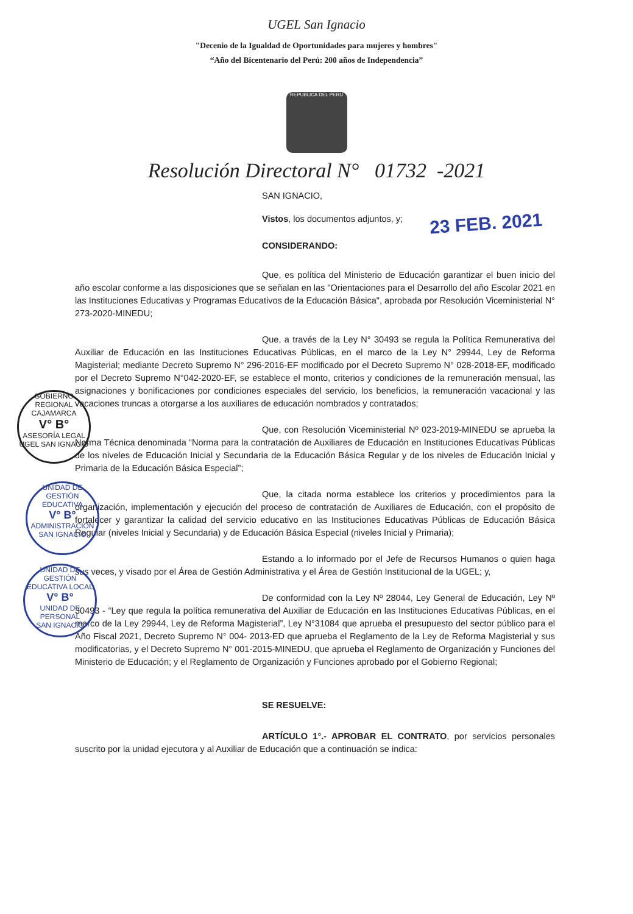UGEL San Ignacio
"Decenio de la Igualdad de Oportunidades para mujeres y hombres"
“Año del Bicentenario del Perú: 200 años de Independencia”
REPUBLICA DEL PERU
Resolución Directoral N° 01732 -2021
SAN IGNACIO,
Vistos, los documentos adjuntos, y;
23 FEB. 2021
CONSIDERANDO:
Que, es política del Ministerio de Educación garantizar el buen inicio del año escolar conforme a las disposiciones que se señalan en las "Orientaciones para el Desarrollo del año Escolar 2021 en las Instituciones Educativas y Programas Educativos de la Educación Básica", aprobada por Resolución Viceministerial N° 273-2020-MINEDU;
Que, a través de la Ley N° 30493 se regula la Política Remunerativa del Auxiliar de Educación en las Instituciones Educativas Públicas, en el marco de la Ley N° 29944, Ley de Reforma Magisterial; mediante Decreto Supremo N° 296-2016-EF modificado por el Decreto Supremo N° 028-2018-EF, modificado por el Decreto Supremo N°042-2020-EF, se establece el monto, criterios y condiciones de la remuneración mensual, las asignaciones y bonificaciones por condiciones especiales del servicio, los beneficios, la remuneración vacacional y las vacaciones truncas a otorgarse a los auxiliares de educación nombrados y contratados;
Que, con Resolución Viceministerial Nº 023-2019-MINEDU se aprueba la Norma Técnica denominada “Norma para la contratación de Auxiliares de Educación en Instituciones Educativas Públicas de los niveles de Educación Inicial y Secundaria de la Educación Básica Regular y de los niveles de Educación Inicial y Primaria de la Educación Básica Especial”;
Que, la citada norma establece los criterios y procedimientos para la organización, implementación y ejecución del proceso de contratación de Auxiliares de Educación, con el propósito de fortalecer y garantizar la calidad del servicio educativo en las Instituciones Educativas Públicas de Educación Básica Regular (niveles Inicial y Secundaria) y de Educación Básica Especial (niveles Inicial y Primaria);
Estando a lo informado por el Jefe de Recursos Humanos o quien haga sus veces, y visado por el Área de Gestión Administrativa y el Área de Gestión Institucional de la UGEL; y,
De conformidad con la Ley Nº 28044, Ley General de Educación, Ley Nº 30493 - “Ley que regula la política remunerativa del Auxiliar de Educación en las Instituciones Educativas Públicas, en el marco de la Ley 29944, Ley de Reforma Magisterial”, Ley N°31084 que aprueba el presupuesto del sector público para el Año Fiscal 2021, Decreto Supremo N° 004- 2013-ED que aprueba el Reglamento de la Ley de Reforma Magisterial y sus modificatorias, y el Decreto Supremo N° 001-2015-MINEDU, que aprueba el Reglamento de Organización y Funciones del Ministerio de Educación; y el Reglamento de Organización y Funciones aprobado por el Gobierno Regional;
SE RESUELVE:
ARTÍCULO 1°.- APROBAR EL CONTRATO, por servicios personales suscrito por la unidad ejecutora y al Auxiliar de Educación que a continuación se indica:
GOBIERNO REGIONAL CAJAMARCA
V° B°
ASESORÍA LEGAL
UGEL SAN IGNACIO
UNIDAD DE GESTIÓN EDUCATIVA
V° B°
ADMINISTRACIÓN
SAN IGNACIO
UNIDAD DE GESTIÓN EDUCATIVA LOCAL
V° B°
UNIDAD DE PERSONAL
SAN IGNACIO